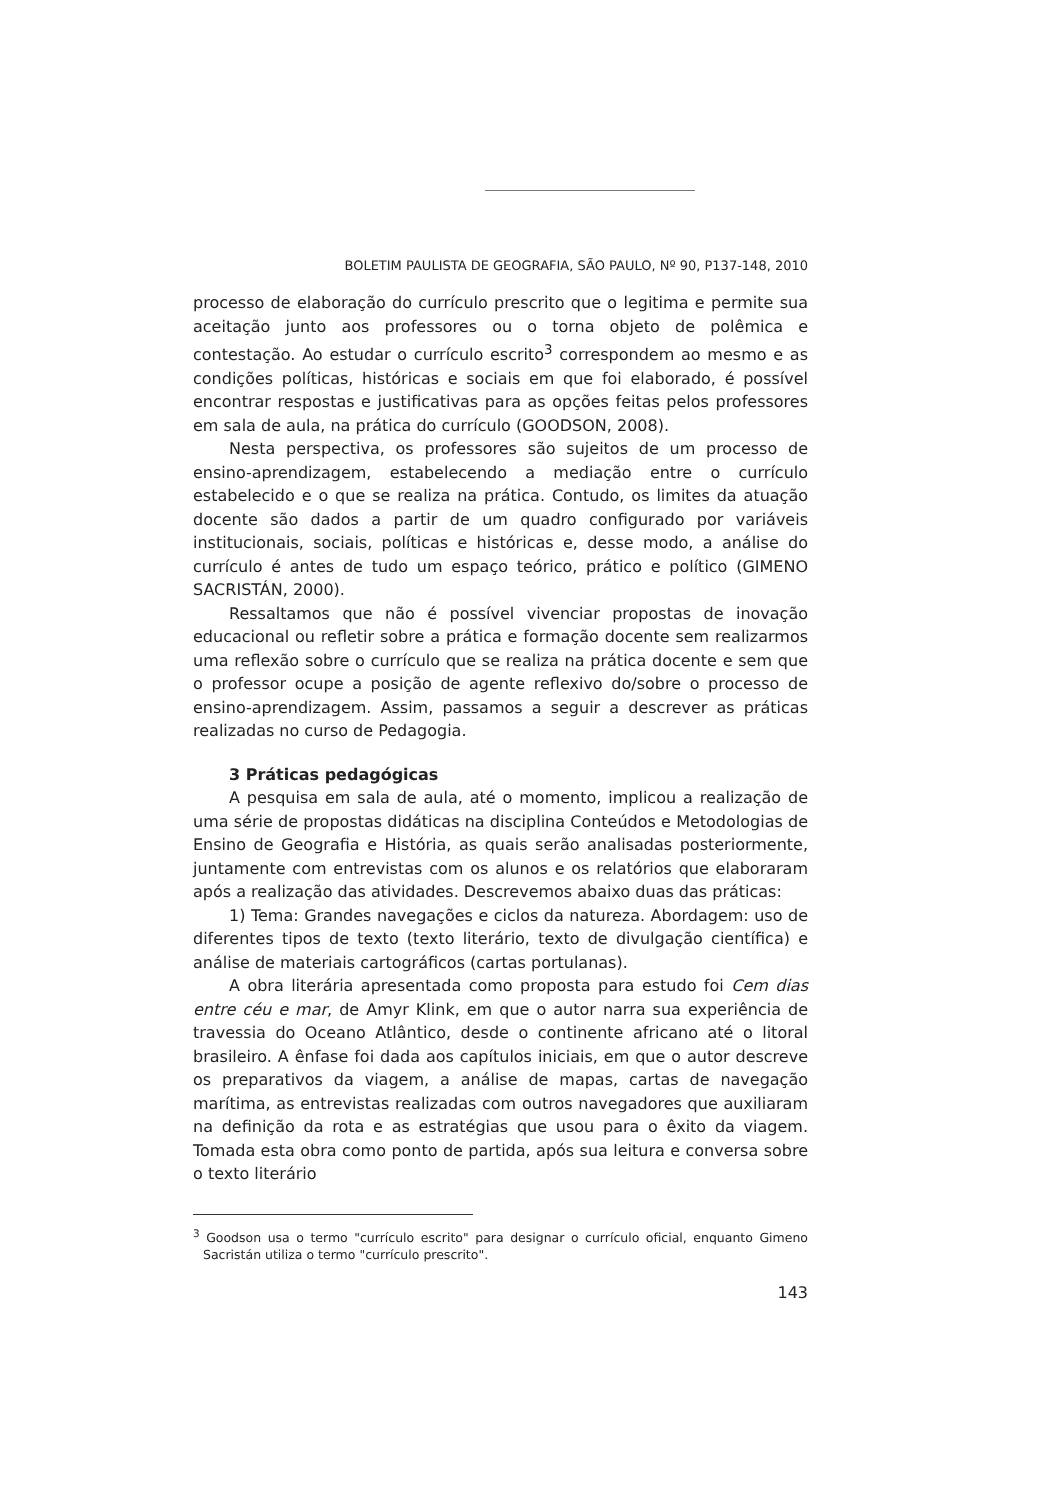BOLETIM PAULISTA DE GEOGRAFIA, SÃO PAULO, Nº 90, P137-148, 2010
processo de elaboração do currículo prescrito que o legitima e permite sua aceitação junto aos professores ou o torna objeto de polêmica e contestação. Ao estudar o currículo escrito<sup>3</sup> correspondem ao mesmo e as condições políticas, históricas e sociais em que foi elaborado, é possível encontrar respostas e justificativas para as opções feitas pelos professores em sala de aula, na prática do currículo (GOODSON, 2008).
Nesta perspectiva, os professores são sujeitos de um processo de ensino-aprendizagem, estabelecendo a mediação entre o currículo estabelecido e o que se realiza na prática. Contudo, os limites da atuação docente são dados a partir de um quadro configurado por variáveis institucionais, sociais, políticas e históricas e, desse modo, a análise do currículo é antes de tudo um espaço teórico, prático e político (GIMENO SACRISTÁN, 2000).
Ressaltamos que não é possível vivenciar propostas de inovação educacional ou refletir sobre a prática e formação docente sem realizarmos uma reflexão sobre o currículo que se realiza na prática docente e sem que o professor ocupe a posição de agente reflexivo do/sobre o processo de ensino-aprendizagem. Assim, passamos a seguir a descrever as práticas realizadas no curso de Pedagogia.
3 Práticas pedagógicas
A pesquisa em sala de aula, até o momento, implicou a realização de uma série de propostas didáticas na disciplina Conteúdos e Metodologias de Ensino de Geografia e História, as quais serão analisadas posteriormente, juntamente com entrevistas com os alunos e os relatórios que elaboraram após a realização das atividades. Descrevemos abaixo duas das práticas:
1) Tema: Grandes navegações e ciclos da natureza. Abordagem: uso de diferentes tipos de texto (texto literário, texto de divulgação científica) e análise de materiais cartográficos (cartas portulanas).
A obra literária apresentada como proposta para estudo foi Cem dias entre céu e mar, de Amyr Klink, em que o autor narra sua experiência de travessia do Oceano Atlântico, desde o continente africano até o litoral brasileiro. A ênfase foi dada aos capítulos iniciais, em que o autor descreve os preparativos da viagem, a análise de mapas, cartas de navegação marítima, as entrevistas realizadas com outros navegadores que auxiliaram na definição da rota e as estratégias que usou para o êxito da viagem. Tomada esta obra como ponto de partida, após sua leitura e conversa sobre o texto literário
<sup>3</sup> Goodson usa o termo "currículo escrito" para designar o currículo oficial, enquanto Gimeno Sacristán utiliza o termo "currículo prescrito".
143